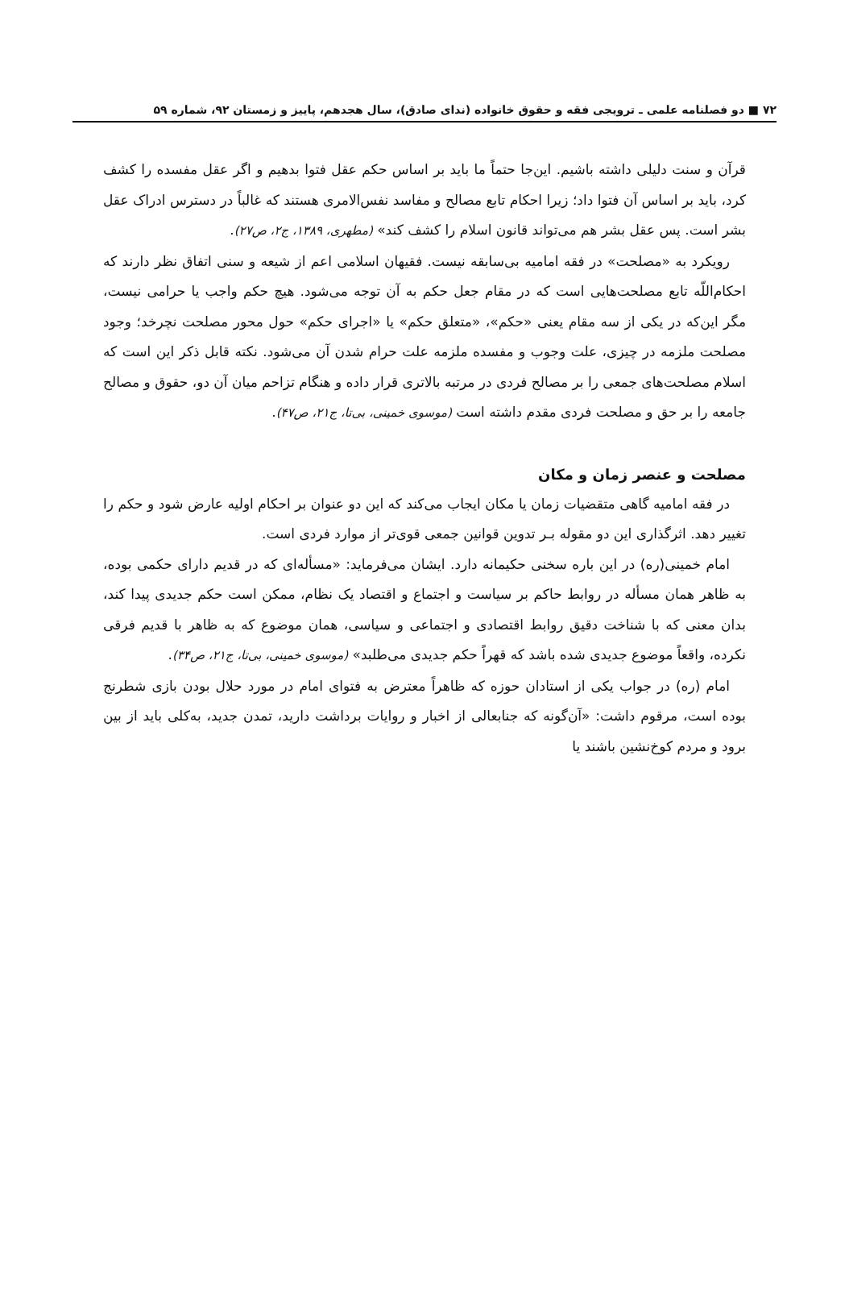۷۲ ■ دو فصلنامه علمی ـ ترویجی فقه و حقوق خانواده (ندای صادق)، سال هجدهم، پاییز و زمستان ۹۲، شماره ۵۹
قرآن و سنت دلیلی داشته باشیم. این‌جا حتماً ما باید بر اساس حکم عقل فتوا بدهیم و اگر عقل مفسده را کشف کرد، باید بر اساس آن فتوا داد؛ زیرا احکام تابع مصالح و مفاسد نفس‌الامری هستند که غالباً در دسترس ادراک عقل بشر است. پس عقل بشر هم می‌تواند قانون اسلام را کشف کند» (مطهری، ۱۳۸۹، ج۲، ص۲۷).
رویکرد به «مصلحت» در فقه امامیه بی‌سابقه نیست. فقیهان اسلامی اعم از شیعه و سنی اتفاق نظر دارند که احکام‌اللّه تابع مصلحت‌هایی است که در مقام جعل حکم به آن توجه می‌شود. هیچ حکم واجب یا حرامی نیست، مگر این‌که در یکی از سه مقام یعنی «حکم»، «متعلق حکم» یا «اجرای حکم» حول محور مصلحت نچرخد؛ وجود مصلحت ملزمه در چیزی، علت وجوب و مفسده ملزمه علت حرام شدن آن می‌شود. نکته قابل ذکر این است که اسلام مصلحت‌های جمعی را بر مصالح فردی در مرتبه بالاتری قرار داده و هنگام تزاحم میان آن دو، حقوق و مصالح جامعه را بر حق و مصلحت فردی مقدم داشته است (موسوی خمینی، بی‌تا، ج۲۱، ص۴۷).
مصلحت و عنصر زمان و مکان
در فقه امامیه گاهی متقضیات زمان یا مکان ایجاب می‌کند که این دو عنوان بر احکام اولیه عارض شود و حکم را تغییر دهد. اثرگذاری این دو مقوله بـر تدوین قوانین جمعی قوی‌تر از موارد فردی است.
امام خمینی(ره) در این باره سخنی حکیمانه دارد. ایشان می‌فرماید: «مسأله‌ای که در قدیم دارای حکمی بوده، به ظاهر همان مسأله در روابط حاکم بر سیاست و اجتماع و اقتصاد یک نظام، ممکن است حکم جدیدی پیدا کند، بدان معنی که با شناخت دقیق روابط اقتصادی و اجتماعی و سیاسی، همان موضوع که به ظاهر با قدیم فرقی نکرده، واقعاً موضوع جدیدی شده باشد که قهراً حکم جدیدی می‌طلبد» (موسوی خمینی، بی‌تا، ج۲۱، ص۳۴).
امام (ره) در جواب یکی از استادان حوزه که ظاهراً معترض به فتوای امام در مورد حلال بودن بازی شطرنج بوده است، مرقوم داشت: «آن‌گونه که جنابعالی از اخبار و روایات برداشت دارید، تمدن جدید، به‌کلی باید از بین برود و مردم کوخ‌نشین باشند یا